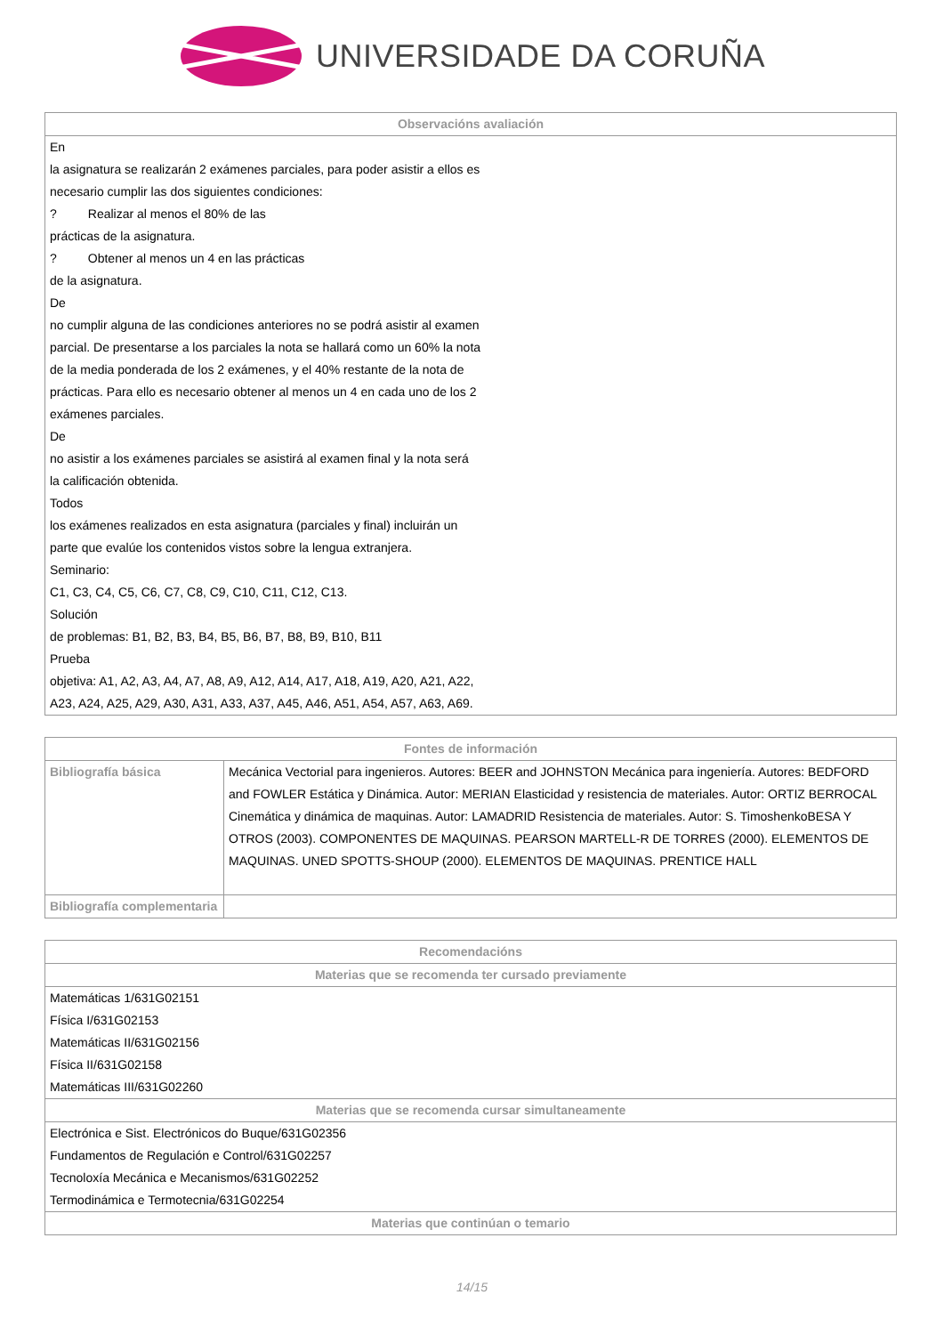UNIVERSIDADE DA CORUÑA
| Observacións avaliación |
| --- |
| En la asignatura se realizarán 2 exámenes parciales, para poder asistir a ellos es necesario cumplir las dos siguientes condiciones: ? Realizar al menos el 80% de las prácticas de la asignatura. ? Obtener al menos un 4 en las prácticas de la asignatura. De no cumplir alguna de las condiciones anteriores no se podrá asistir al examen parcial. De presentarse a los parciales la nota se hallará como un 60% la nota de la media ponderada de los 2 exámenes, y el 40% restante de la nota de prácticas. Para ello es necesario obtener al menos un 4 en cada uno de los 2 exámenes parciales. De no asistir a los exámenes parciales se asistirá al examen final y la nota será la calificación obtenida. Todos los exámenes realizados en esta asignatura (parciales y final) incluirán un parte que evalúe los contenidos vistos sobre la lengua extranjera. Seminario: C1, C3, C4, C5, C6, C7, C8, C9, C10, C11, C12, C13. Solución de problemas: B1, B2, B3, B4, B5, B6, B7, B8, B9, B10, B11 Prueba objetiva: A1, A2, A3, A4, A7, A8, A9, A12, A14, A17, A18, A19, A20, A21, A22, A23, A24, A25, A29, A30, A31, A33, A37, A45, A46, A51, A54, A57, A63, A69. |
| Fontes de información | |
| --- | --- |
| Bibliografía básica | Mecánica Vectorial para ingenieros. Autores: BEER and JOHNSTON Mecánica para ingeniería. Autores: BEDFORD and FOWLER Estática y Dinámica. Autor: MERIAN Elasticidad y resistencia de materiales. Autor: ORTIZ BERROCAL Cinemática y dinámica de maquinas. Autor: LAMADRID Resistencia de materiales. Autor: S. TimoshenkoBESA Y OTROS (2003). COMPONENTES DE MAQUINAS. PEARSON MARTELL-R DE TORRES (2000). ELEMENTOS DE MAQUINAS. UNED SPOTTS-SHOUP (2000). ELEMENTOS DE MAQUINAS. PRENTICE HALL |
| Bibliografía complementaria | |
| Recomendacións |
| --- |
| Materias que se recomenda ter cursado previamente |
| Matemáticas 1/631G02151 Física I/631G02153 Matemáticas II/631G02156 Física II/631G02158 Matemáticas III/631G02260 |
| Materias que se recomenda cursar simultaneamente |
| Electrónica e Sist. Electrónicos do Buque/631G02356 Fundamentos de Regulación e Control/631G02257 Tecnoloxía Mecánica e Mecanismos/631G02252 Termodinámica e Termotecnia/631G02254 |
| Materias que continúan o temario |
14/15